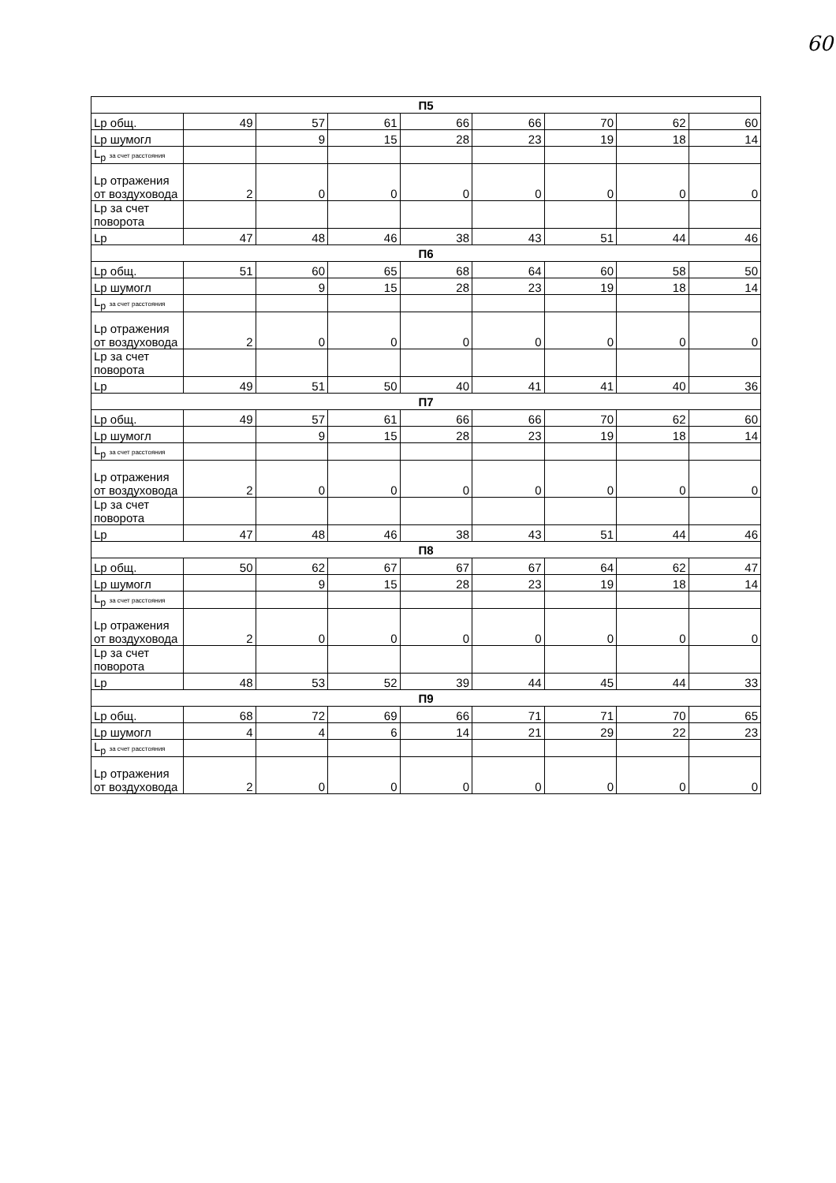60
| П5 | | | | | | | | |
| --- | --- | --- | --- | --- | --- | --- | --- | --- |
| Lp общ. | 49 | 57 | 61 | 66 | 66 | 70 | 62 | 60 |
| Lp шумогл | | 9 | 15 | 28 | 23 | 19 | 18 | 14 |
| L<sub>р</sub> за счет расстояния | | | | | | | | |
| Lp отражения от воздуховода | 2 | 0 | 0 | 0 | 0 | 0 | 0 | 0 |
| Lp за счет поворота | | | | | | | | |
| Lp | 47 | 48 | 46 | 38 | 43 | 51 | 44 | 46 |
| П6 | | | | | | | | |
| Lp общ. | 51 | 60 | 65 | 68 | 64 | 60 | 58 | 50 |
| Lp шумогл | | 9 | 15 | 28 | 23 | 19 | 18 | 14 |
| L<sub>р</sub> за счет расстояния | | | | | | | | |
| Lp отражения от воздуховода | 2 | 0 | 0 | 0 | 0 | 0 | 0 | 0 |
| Lp за счет поворота | | | | | | | | |
| Lp | 49 | 51 | 50 | 40 | 41 | 41 | 40 | 36 |
| П7 | | | | | | | | |
| Lp общ. | 49 | 57 | 61 | 66 | 66 | 70 | 62 | 60 |
| Lp шумогл | | 9 | 15 | 28 | 23 | 19 | 18 | 14 |
| L<sub>р</sub> за счет расстояния | | | | | | | | |
| Lp отражения от воздуховода | 2 | 0 | 0 | 0 | 0 | 0 | 0 | 0 |
| Lp за счет поворота | | | | | | | | |
| Lp | 47 | 48 | 46 | 38 | 43 | 51 | 44 | 46 |
| П8 | | | | | | | | |
| Lp общ. | 50 | 62 | 67 | 67 | 67 | 64 | 62 | 47 |
| Lp шумогл | | 9 | 15 | 28 | 23 | 19 | 18 | 14 |
| L<sub>р</sub> за счет расстояния | | | | | | | | |
| Lp отражения от воздуховода | 2 | 0 | 0 | 0 | 0 | 0 | 0 | 0 |
| Lp за счет поворота | | | | | | | | |
| Lp | 48 | 53 | 52 | 39 | 44 | 45 | 44 | 33 |
| П9 | | | | | | | | |
| Lp общ. | 68 | 72 | 69 | 66 | 71 | 71 | 70 | 65 |
| Lp шумогл | 4 | 4 | 6 | 14 | 21 | 29 | 22 | 23 |
| L<sub>р</sub> за счет расстояния | | | | | | | | |
| Lp отражения от воздуховода | 2 | 0 | 0 | 0 | 0 | 0 | 0 | 0 |